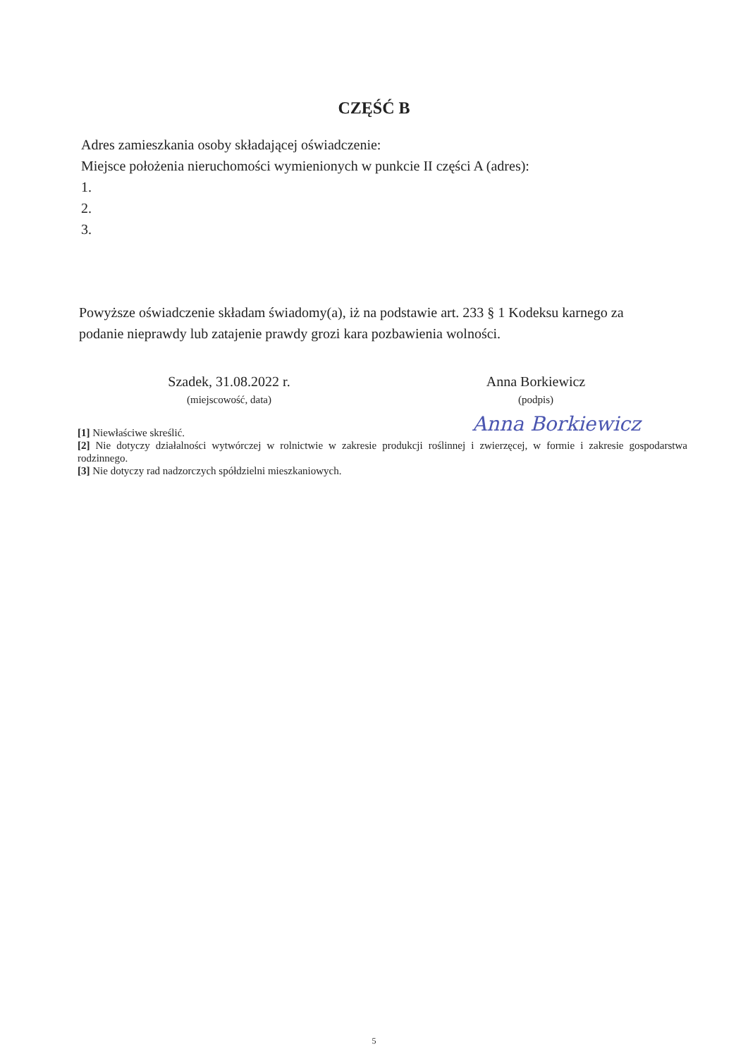CZĘŚĆ B
Adres zamieszkania osoby składającej oświadczenie:
Miejsce położenia nieruchomości wymienionych w punkcie II części A (adres):
1.
2.
3.
Powyższe oświadczenie składam świadomy(a), iż na podstawie art. 233 § 1 Kodeksu karnego za podanie nieprawdy lub zatajenie prawdy grozi kara pozbawienia wolności.
Szadek, 31.08.2022 r.
(miejscowość, data)
Anna Borkiewicz
(podpis)
Anna Borkiewicz
[1] Niewłaściwe skreślić.
[2] Nie dotyczy działalności wytwórczej w rolnictwie w zakresie produkcji roślinnej i zwierzęcej, w formie i zakresie gospodarstwa rodzinnego.
[3] Nie dotyczy rad nadzorczych spółdzielni mieszkaniowych.
5